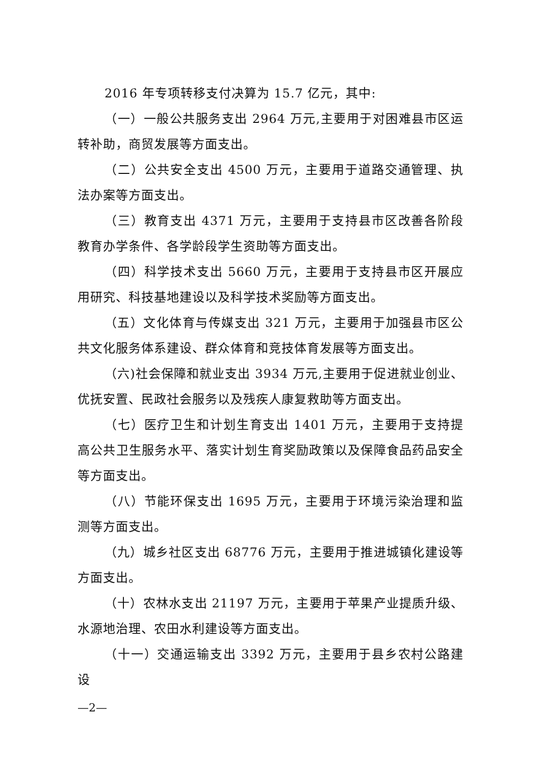2016 年专项转移支付决算为 15.7 亿元，其中:
（一）一般公共服务支出 2964 万元,主要用于对困难县市区运转补助，商贸发展等方面支出。
（二）公共安全支出 4500 万元，主要用于道路交通管理、执法办案等方面支出。
（三）教育支出 4371 万元，主要用于支持县市区改善各阶段教育办学条件、各学龄段学生资助等方面支出。
（四）科学技术支出 5660 万元，主要用于支持县市区开展应用研究、科技基地建设以及科学技术奖励等方面支出。
（五）文化体育与传媒支出 321 万元，主要用于加强县市区公共文化服务体系建设、群众体育和竞技体育发展等方面支出。
（六)社会保障和就业支出 3934 万元,主要用于促进就业创业、优抚安置、民政社会服务以及残疾人康复救助等方面支出。
（七）医疗卫生和计划生育支出 1401 万元，主要用于支持提高公共卫生服务水平、落实计划生育奖励政策以及保障食品药品安全等方面支出。
（八）节能环保支出 1695 万元，主要用于环境污染治理和监测等方面支出。
（九）城乡社区支出 68776 万元，主要用于推进城镇化建设等方面支出。
（十）农林水支出 21197 万元，主要用于苹果产业提质升级、水源地治理、农田水利建设等方面支出。
（十一）交通运输支出 3392 万元，主要用于县乡农村公路建设
—2—